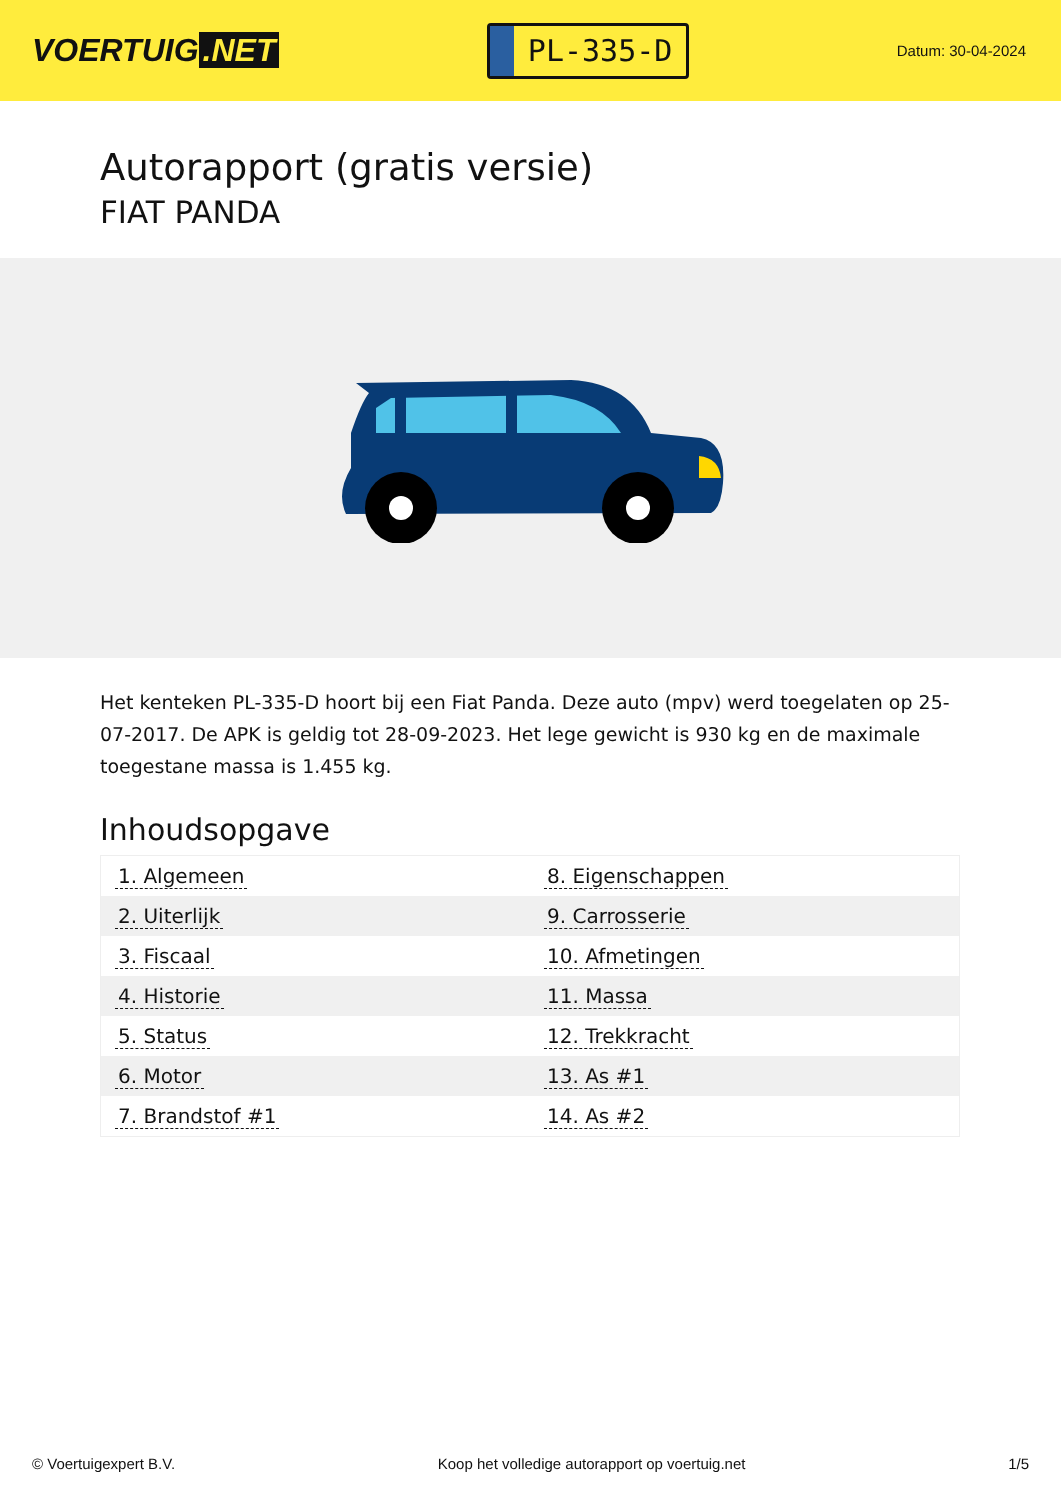VOERTUIG.NET
PL-335-D
Datum: 30-04-2024
Autorapport (gratis versie)
FIAT PANDA
Het kenteken PL-335-D hoort bij een Fiat Panda. Deze auto (mpv) werd toegelaten op 25-07-2017. De APK is geldig tot 28-09-2023. Het lege gewicht is 930 kg en de maximale toegestane massa is 1.455 kg.
Inhoudsopgave
| 1. Algemeen | 8. Eigenschappen |
| 2. Uiterlijk | 9. Carrosserie |
| 3. Fiscaal | 10. Afmetingen |
| 4. Historie | 11. Massa |
| 5. Status | 12. Trekkracht |
| 6. Motor | 13. As #1 |
| 7. Brandstof #1 | 14. As #2 |
© Voertuigexpert B.V. Koop het volledige autorapport op voertuig.net 1/5